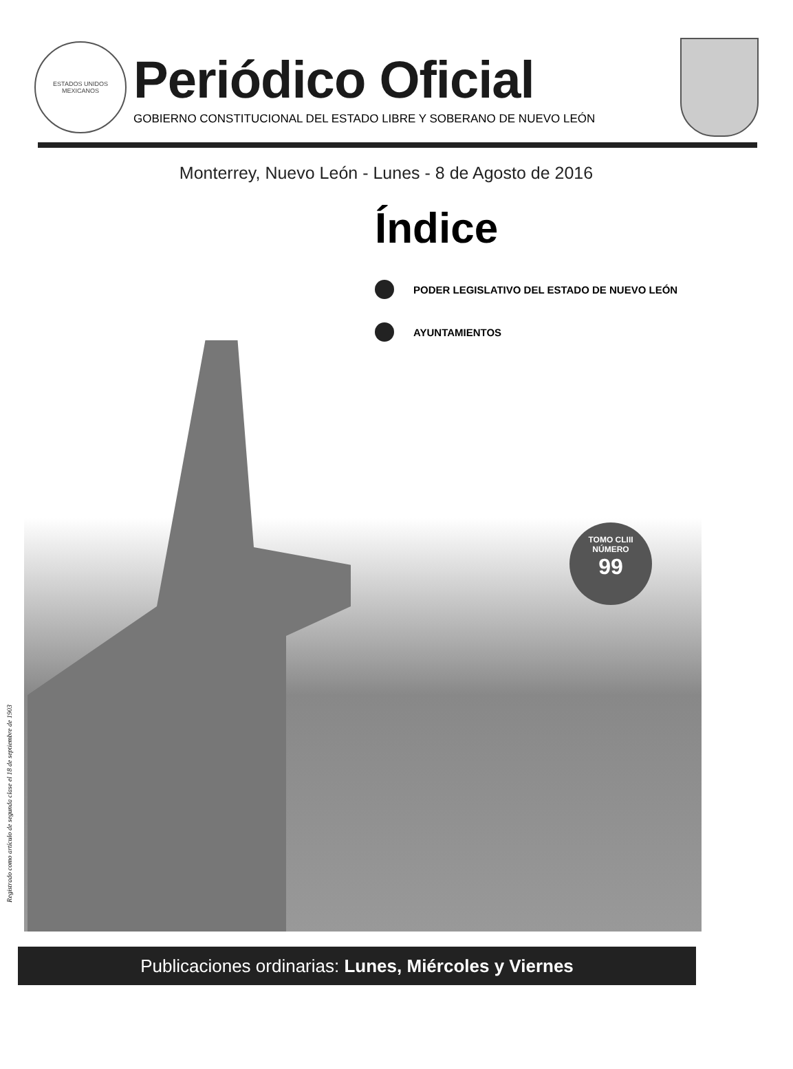ESTADOS UNIDOS MEXICANOS
Periódico Oficial
GOBIERNO CONSTITUCIONAL DEL ESTADO LIBRE Y SOBERANO DE NUEVO LEÓN
Monterrey, Nuevo León - Lunes - 8 de Agosto de 2016
Índice
PODER LEGISLATIVO DEL ESTADO DE NUEVO LEÓN
AYUNTAMIENTOS
TOMO CLIII
NÚMERO
99
Registrado como artículo de segunda clase el 18 de septiembre de 1903
Publicaciones ordinarias: Lunes, Miércoles y Viernes